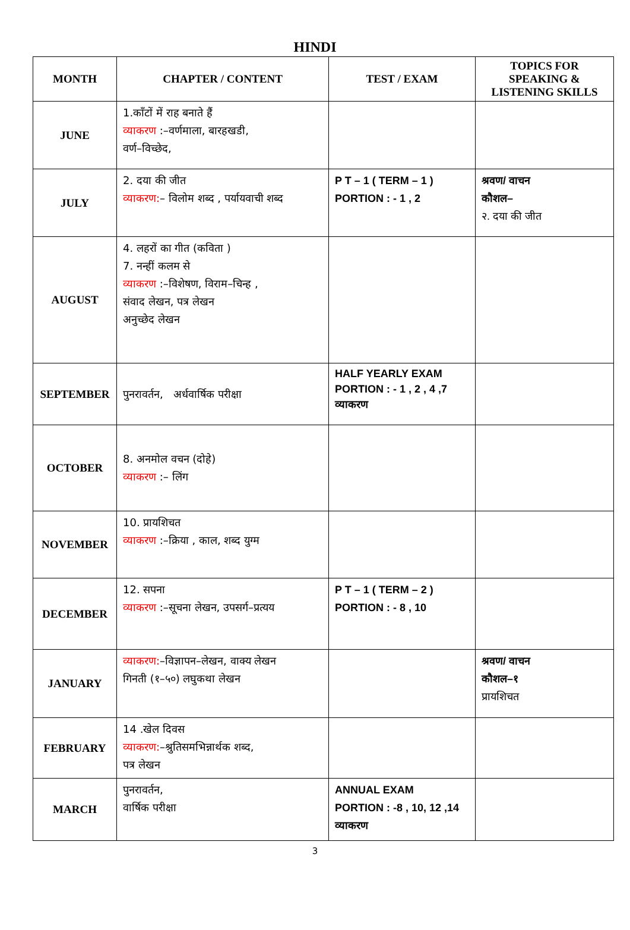HINDI
| MONTH | CHAPTER / CONTENT | TEST / EXAM | TOPICS FOR SPEAKING & LISTENING SKILLS |
| --- | --- | --- | --- |
| JUNE | 1.काँटों में राह बनाते हैं व्याकरण :–वर्णमाला, बारहखडी, वर्ण–विच्छेद, | | |
| JULY | 2. दया की जीत व्याकरण: – विलोम शब्द , पर्यायवाची शब्द | P T – 1 ( TERM – 1 ) PORTION : - 1 , 2 | श्रवण/ वाचन कौशल– २. दया की जीत |
| AUGUST | 4. लहरों का गीत (कविता ) 7. नन्हीं कलम से व्याकरण :–विशेषण, विराम–चिन्ह , संवाद लेखन, पत्र लेखन अनुच्छेद लेखन | | |
| SEPTEMBER | पुनरावर्तन, अर्धवार्षिक परीक्षा | HALF YEARLY EXAM PORTION : - 1 , 2 , 4 ,7 व्याकरण | |
| OCTOBER | 8. अनमोल वचन (दोहे) व्याकरण :– लिंग | | |
| NOVEMBER | 10. प्रायशिचत व्याकरण :–क्रिया , काल, शब्द युग्म | | |
| DECEMBER | 12. सपना व्याकरण :–सूचना लेखन, उपसर्ग–प्रत्यय | P T – 1 ( TERM – 2 ) PORTION : - 8 , 10 | |
| JANUARY | व्याकरण: –विज्ञापन–लेखन, वाक्य लेखन गिनती (१–५०) लघुकथा लेखन | | श्रवण/ वाचन कौशल–१ प्रायशिचत |
| FEBRUARY | 14 .खेल दिवस व्याकरण: –श्रुतिसमभिन्नार्थक शब्द, पत्र लेखन | | |
| MARCH | पुनरावर्तन, वार्षिक परीक्षा | ANNUAL EXAM PORTION : -8 , 10, 12 ,14 व्याकरण | |
3